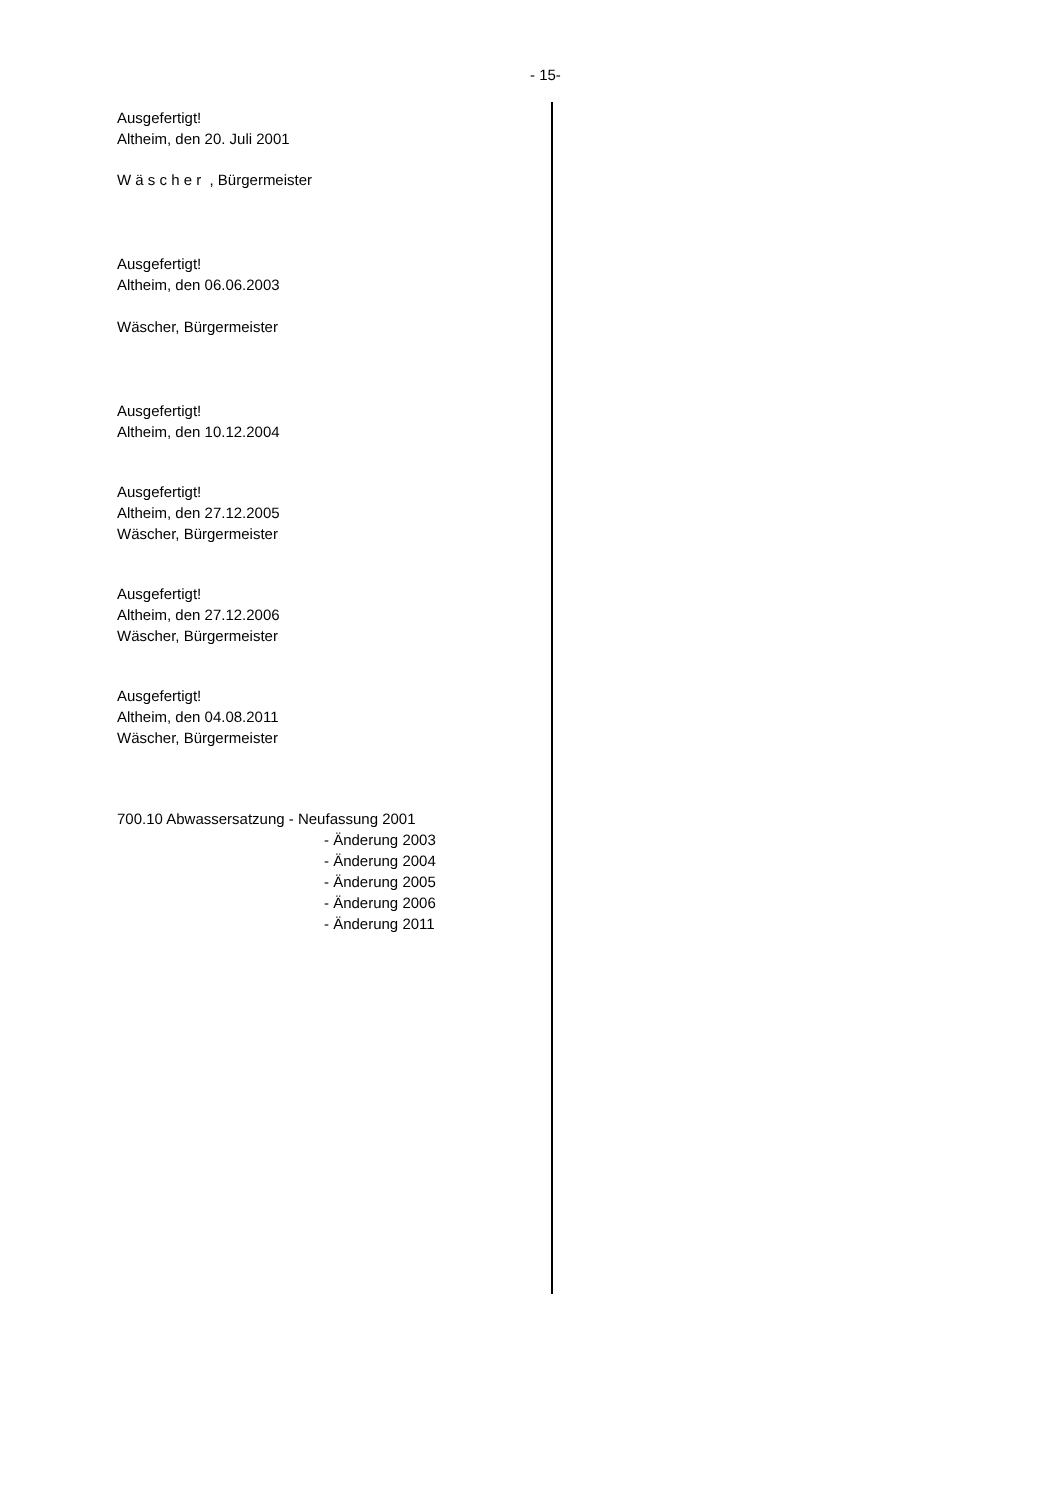- 15-
Ausgefertigt!
Altheim, den 20. Juli 2001
W ä s c h e r , Bürgermeister
Ausgefertigt!
Altheim, den 06.06.2003
Wäscher, Bürgermeister
Ausgefertigt!
Altheim, den 10.12.2004
Ausgefertigt!
Altheim, den 27.12.2005
Wäscher, Bürgermeister
Ausgefertigt!
Altheim, den 27.12.2006
Wäscher, Bürgermeister
Ausgefertigt!
Altheim, den 04.08.2011
Wäscher, Bürgermeister
700.10 Abwassersatzung - Neufassung 2001
- Änderung 2003
- Änderung 2004
- Änderung 2005
- Änderung 2006
- Änderung 2011